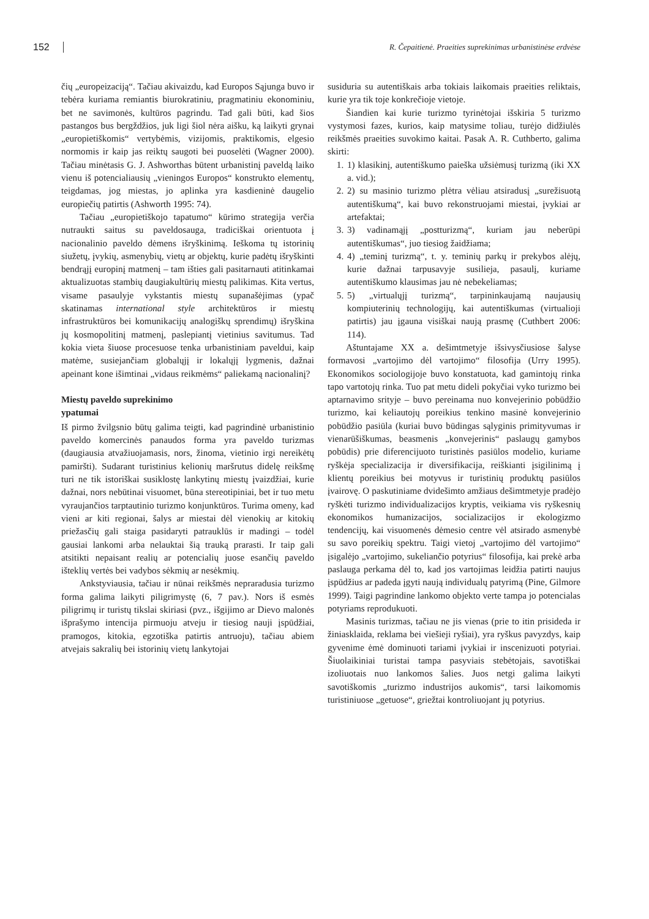152 R. Čepaitienė. Praeities suprekinimas urbanistinėse erdvėse
čių „europeizaciją“. Tačiau akivaizdu, kad Europos Sąjunga buvo ir tebėra kuriama remiantis biurokratiniu, pragmatiniu ekonominiu, bet ne savimonės, kultūros pagrindu. Tad gali būti, kad šios pastangos bus bergždžios, juk ligi šiol nėra aišku, ką laikyti grynai „europietiškomis“ vertybėmis, vizijomis, praktikomis, elgesio normomis ir kaip jas reiktų saugoti bei puoselėti (Wagner 2000). Tačiau minėtasis G. J. Ashworthas būtent urbanistinį paveldą laiko vienu iš potencialiausių „vieningos Europos“ konstrukto elementų, teigdamas, jog miestas, jo aplinka yra kasdieninė daugelio europiečių patirtis (Ashworth 1995: 74).
Tačiau „europietiškojo tapatumo“ kūrimo strategija verčia nutraukti saitus su paveldosauga, tradiciškai orientuota į nacionalinio paveldo dėmens išryškinimą. Ieškoma tų istorinių siužetų, įvykių, asmenybių, vietų ar objektų, kurie padėtų išryškinti bendrąjį europinį matmenį – tam išties gali pasitarnauti atitinkamai aktualizuotas stambių daugiakultūrių miestų palikimas. Kita vertus, visame pasaulyje vykstantis miestų supanašėjimas (ypač skatinamas international style architektūros ir miestų infrastruktūros bei komunikacijų analogiškų sprendimų) išryškina jų kosmopolitinį matmenį, paslepiantį vietinius savitumus. Tad kokia vieta šiuose procesuose tenka urbanistiniam paveldui, kaip matėme, susiejančiam globalųjį ir lokalųjį lygmenis, dažnai apeinant kone išimtinai „vidaus reikmėms“ paliekamą nacionalinį?
Miestų paveldo suprekinimo
ypatumai
Iš pirmo žvilgsnio būtų galima teigti, kad pagrindinė urbanistinio paveldo komercinės panaudos forma yra paveldo turizmas (daugiausia atvažiuojamasis, nors, žinoma, vietinio irgi nereikėtų pamiršti). Sudarant turistinius kelionių maršrutus didelę reikšmę turi ne tik istoriškai susiklostę lankytinų miestų įvaizdžiai, kurie dažnai, nors nebūtinai visuomet, būna stereotipiniai, bet ir tuo metu vyraujančios tarptautinio turizmo konjunktūros. Turima omeny, kad vieni ar kiti regionai, šalys ar miestai dėl vienokių ar kitokių priežasčių gali staiga pasidaryti patrauklūs ir madingi – todėl gausiai lankomi arba nelauktai šią trauką prarasti. Ir taip gali atsitikti nepaisant realių ar potencialių juose esančių paveldo išteklių vertės bei vadybos sėkmių ar nesėkmių.
Ankstyviausia, tačiau ir nūnai reikšmės nepraradusia turizmo forma galima laikyti piligrimystę (6, 7 pav.). Nors iš esmės piligrimų ir turistų tikslai skiriasi (pvz., išgijimo ar Dievo malonės išprašymo intencija pirmuoju atveju ir tiesiog nauji įspūdžiai, pramogos, kitokia, egzotiška patirtis antruoju), tačiau abiem atvejais sakralių bei istorinių vietų lankytojai
susiduria su autentiškais arba tokiais laikomais praeities reliktais, kurie yra tik toje konkrečioje vietoje.
Šiandien kai kurie turizmo tyrinėtojai išskiria 5 turizmo vystymosi fazes, kurios, kaip matysime toliau, turėjo didžiulės reikšmės praeities suvokimo kaitai. Pasak A. R. Cuthberto, galima skirti:
1. 1) klasikinį, autentiškumo paieška užsiėmusį turizmą (iki XX a. vid.);
2. 2) su masinio turizmo plėtra vėliau atsiradusį „surežisuotą autentiškumą“, kai buvo rekonstruojami miestai, įvykiai ar artefaktai;
3. 3) vadinamąjį „postturizmą“, kuriam jau neberūpi autentiškumas“, juo tiesiog žaidžiama;
4. 4) „teminį turizmą“, t. y. teminių parkų ir prekybos alėjų, kurie dažnai tarpusavyje susilieja, pasaulį, kuriame autentiškumo klausimas jau nė nebekeliamas;
5. 5) „virtualųjį turizmą“, tarpininkaujamą naujausių kompiuterinių technologijų, kai autentiškumas (virtualioji patirtis) jau įgauna visiškai naują prasmę (Cuthbert 2006: 114).
Aštuntajame XX a. dešimtmetyje išsivysčiusiose šalyse formavosi „vartojimo dėl vartojimo“ filosofija (Urry 1995). Ekonomikos sociologijoje buvo konstatuota, kad gamintojų rinka tapo vartotojų rinka. Tuo pat metu dideli pokyčiai vyko turizmo bei aptarnavimo srityje – buvo pereinama nuo konvejerinio pobūdžio turizmo, kai keliautojų poreikius tenkino masinė konvejerinio pobūdžio pasiūla (kuriai buvo būdingas sąlyginis primityvumas ir vienarūšiškumas, beasmenis „konvejerinis“ paslaugų gamybos pobūdis) prie diferencijuoto turistinės pasiūlos modelio, kuriame ryškėja specializacija ir diversifikacija, reiškianti įsigilinimą į klientų poreikius bei motyvus ir turistinių produktų pasiūlos įvairovę. O paskutiniame dvidešimto amžiaus dešimtmetyje pradėjo ryškėti turizmo individualizacijos kryptis, veikiama vis ryškesnių ekonomikos humanizacijos, socializacijos ir ekologizmo tendencijų, kai visuomenės dėmesio centre vėl atsirado asmenybė su savo poreikių spektru. Taigi vietoj „vartojimo dėl vartojimo“ įsigalėjo „vartojimo, sukeliančio potyrius“ filosofija, kai prekė arba paslauga perkama dėl to, kad jos vartojimas leidžia patirti naujus įspūdžius ar padeda įgyti naują individualų patyrimą (Pine, Gilmore 1999). Taigi pagrindine lankomo objekto verte tampa jo potencialas potyriams reprodukuoti.
Masinis turizmas, tačiau ne jis vienas (prie to itin prisideda ir žiniasklaida, reklama bei viešieji ryšiai), yra ryškus pavyzdys, kaip gyvenime ėmė dominuoti tariami įvykiai ir inscenizuoti potyriai. Šiuolaikiniai turistai tampa pasyviais stebėtojais, savotiškai izoliuotais nuo lankomos šalies. Juos netgi galima laikyti savotiškomis „turizmo industrijos aukomis“, tarsi laikomomis turistiniuose „getuose“, griežtai kontroliuojant jų potyrius.